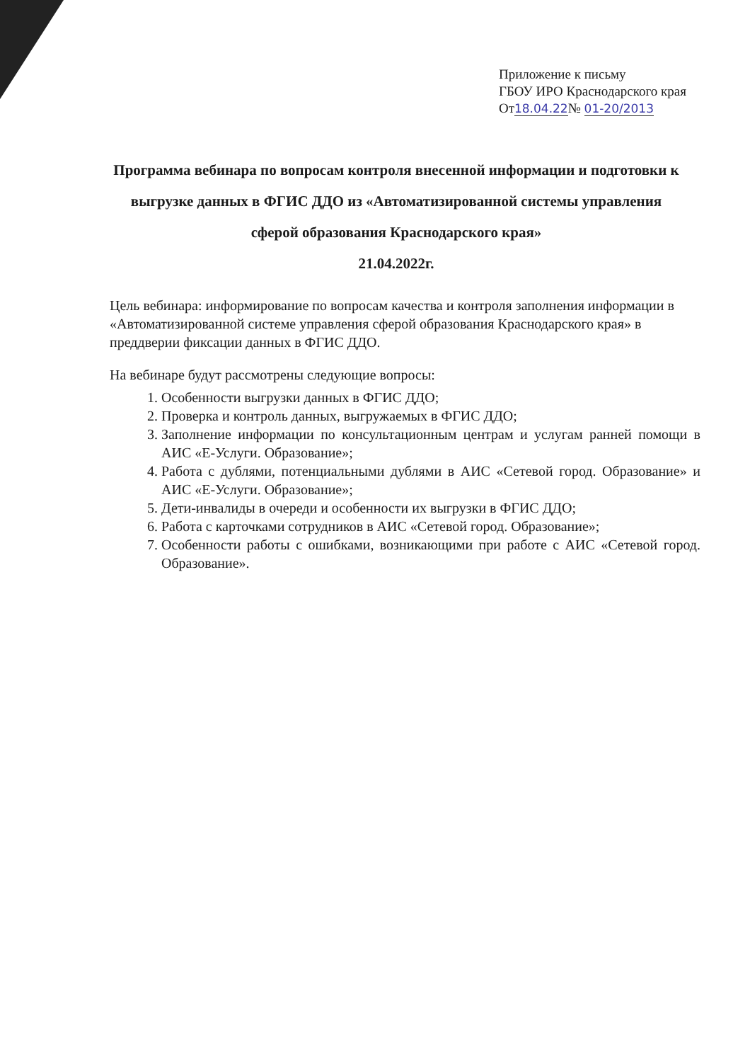Приложение к письму
ГБОУ ИРО Краснодарского края
От18.04.22№ 01-20/2013
Программа вебинара по вопросам контроля внесенной информации и подготовки к выгрузке данных в ФГИС ДДО из «Автоматизированной системы управления сферой образования Краснодарского края»
21.04.2022г.
Цель вебинара: информирование по вопросам качества и контроля заполнения информации в «Автоматизированной системе управления сферой образования Краснодарского края» в преддверии фиксации данных в ФГИС ДДО.
На вебинаре будут рассмотрены следующие вопросы:
1. Особенности выгрузки данных в ФГИС ДДО;
2. Проверка и контроль данных, выгружаемых в ФГИС ДДО;
3. Заполнение информации по консультационным центрам и услугам ранней помощи в АИС «Е-Услуги. Образование»;
4. Работа с дублями, потенциальными дублями в АИС «Сетевой город. Образование» и АИС «Е-Услуги. Образование»;
5. Дети-инвалиды в очереди и особенности их выгрузки в ФГИС ДДО;
6. Работа с карточками сотрудников в АИС «Сетевой город. Образование»;
7. Особенности работы с ошибками, возникающими при работе с АИС «Сетевой город. Образование».